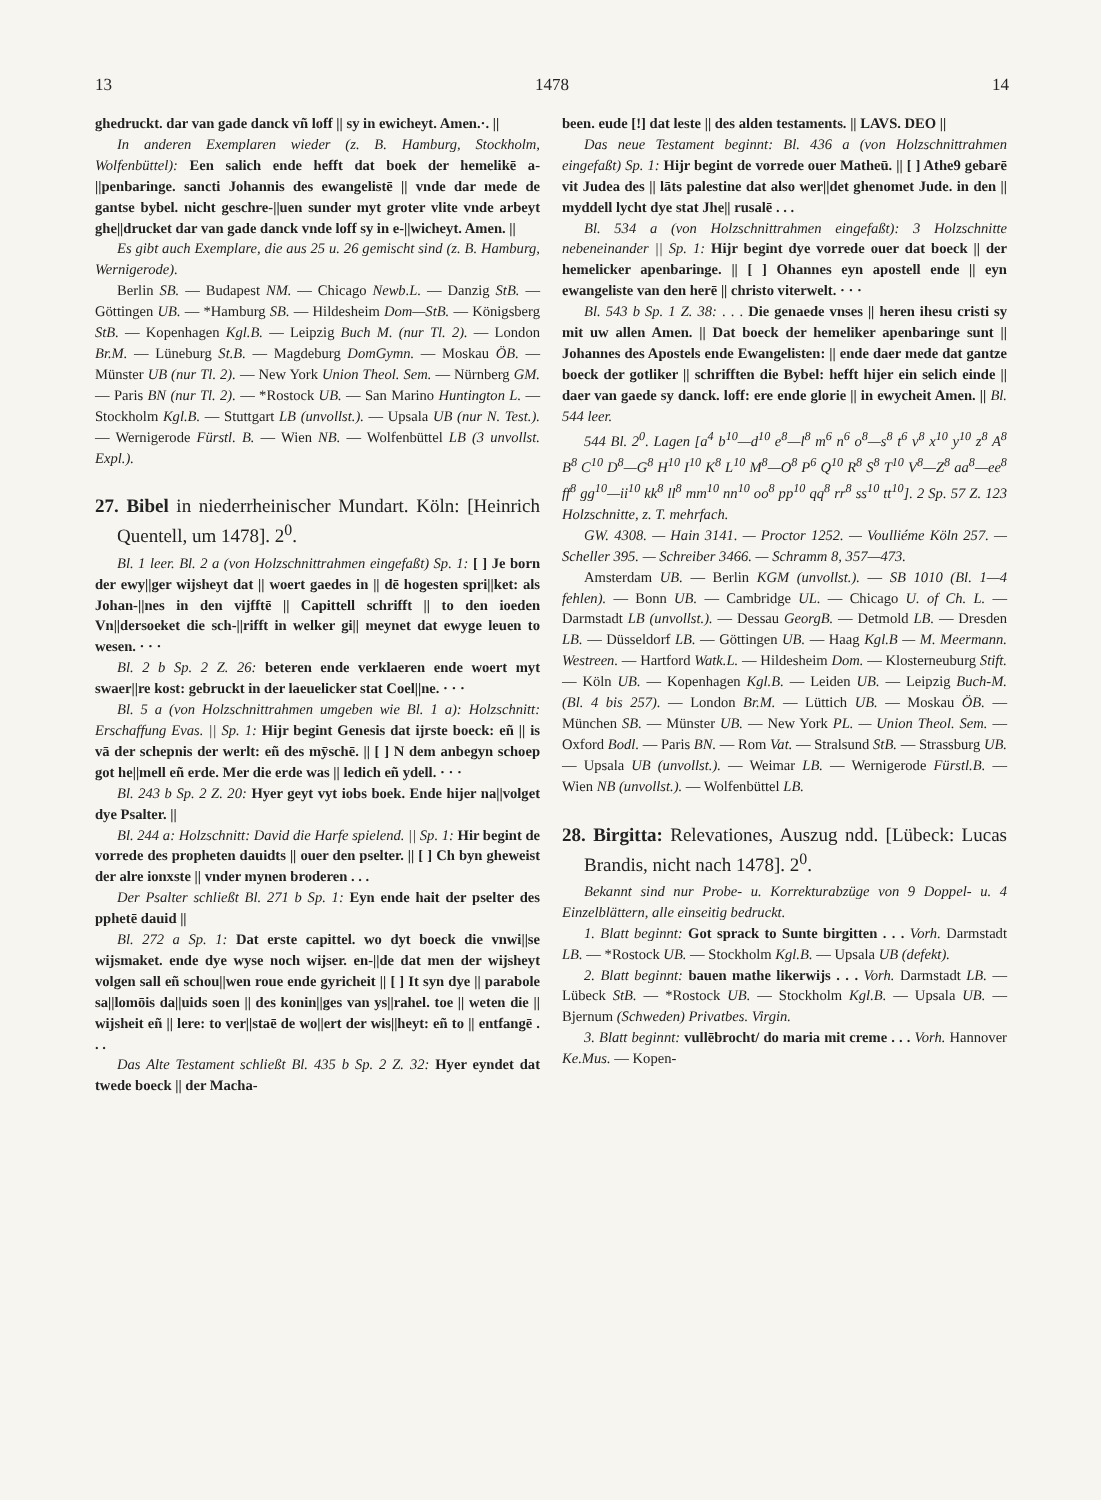13 1478 14
ghedruckt. dar van gade danck vñ loff || sy in ewicheyt. Amen.·. ||
In anderen Exemplaren wieder (z. B. Hamburg, Stockholm, Wolfenbüttel): Een salich ende hefft dat boek der hemelikē a-||penbaringe. sancti Johannis des ewangelistē || vnde dar mede de gantse bybel. nicht geschre-||uen sunder myt groter vlite vnde arbeyt ghe||drucket dar van gade danck vnde loff sy in e-||wicheyt. Amen. ||
Es gibt auch Exemplare, die aus 25 u. 26 gemischt sind (z. B. Hamburg, Wernigerode).
Berlin SB. — Budapest NM. — Chicago Newb.L. — Danzig StB. — Göttingen UB. — *Hamburg SB. — Hildesheim Dom—StB. — Königsberg StB. — Kopenhagen Kgl.B. — Leipzig Buch M. (nur Tl. 2). — London Br.M. — Lüneburg St.B. — Magdeburg DomGymn. — Moskau ÖB. — Münster UB (nur Tl. 2). — New York Union Theol. Sem. — Nürnberg GM. — Paris BN (nur Tl. 2). — *Rostock UB. — San Marino Huntington L. — Stockholm Kgl.B. — Stuttgart LB (unvollst.). — Upsala UB (nur N. Test.). — Wernigerode Fürstl. B. — Wien NB. — Wolfenbüttel LB (3 unvollst. Expl.).
27. Bibel in niederrheinischer Mundart. Köln: [Heinrich Quentell, um 1478]. 2<sup>0</sup>.
Bl. 1 leer. Bl. 2 a (von Holzschnittrahmen eingefaßt) Sp. 1: [ ] Je born der ewy||ger wijsheyt dat || woert gaedes in || dē hogesten spri||ket: als Johan-||nes in den vijfftē || Capittell schrifft || to den ioeden Vn||dersoeket die sch-||rifft in welker gi|| meynet dat ewyge leuen to wesen. · · ·
Bl. 2 b Sp. 2 Z. 26: beteren ende verklaeren ende woert myt swaer||re kost: gebruckt in der laeuelicker stat Coel||ne. · · ·
Bl. 5 a (von Holzschnittrahmen umgeben wie Bl. 1 a): Holzschnitt: Erschaffung Evas. || Sp. 1: Hijr begint Genesis dat ijrste boeck: eñ || is vā der schepnis der werlt: eñ des mȳschē. || [ ] N dem anbegyn schoep got he||mell eñ erde. Mer die erde was || ledich eñ ydell. · · ·
Bl. 243 b Sp. 2 Z. 20: Hyer geyt vyt iobs boek. Ende hijer na||volget dye Psalter. ||
Bl. 244 a: Holzschnitt: David die Harfe spielend. || Sp. 1: Hir begint de vorrede des propheten dauidts || ouer den pselter. || [ ] Ch byn ghewеist der alre ionxste || vnder mynen broderen . . .
Der Psalter schließt Bl. 271 b Sp. 1: Eyn ende hait der pselter des pphetē dauid ||
Bl. 272 a Sp. 1: Dat erste capittel. wo dyt boeck die vnwi||se wijsmaket. ende dye wyse noch wijser. en-||de dat men der wijsheyt volgen sall eñ schou||wen roue ende gyricheit || [ ] It syn dye || parabole sa||lomōis da||uids soen || des konin||ges van ys||rahel. toe || weten die || wijsheit eñ || lere: to ver||staē de wo||ert der wis||heyt: eñ to || entfangē . . .
Das Alte Testament schließt Bl. 435 b Sp. 2 Z. 32: Hyer eyndet dat twede boeck || der Macha-
been. eude [!] dat leste || des alden testaments. || LAVS. DEO ||
Das neue Testament beginnt: Bl. 436 a (von Holzschnittrahmen eingefaßt) Sp. 1: Hijr begint de vorrede ouer Matheū. || [ ] Athe9 gebarē vit Judea des || lāts palestine dat also wer||det ghenomet Jude. in den || myddell lycht dye stat Jhe|| rusalē . . .
Bl. 534 a (von Holzschnittrahmen eingefaßt): 3 Holzschnitte nebeneinander || Sp. 1: Hijr begint dye vorrede ouer dat boeck || der hemelicker apenbaringe. || [ ] Ohannes eyn apostell ende || eyn ewangeliste van den herē || christo viterwelt. · · ·
Bl. 543 b Sp. 1 Z. 38: . . . Die genaede vnses || heren ihesu cristi sy mit uw allen Amen. || Dat boeck der hemeliker apenbaringe sunt || Johannes des Apostels ende Ewangelisten: || ende daer mede dat gantze boeck der gotliker || schrifften die Bybel: hefft hijer ein selich einde || daer van gaede sy danck. loff: ere ende glorie || in ewycheit Amen. || Bl. 544 leer.
544 Bl. 2<sup>0</sup>. Lagen [a<sup>4</sup> b<sup>10</sup>—d<sup>10</sup> e<sup>8</sup>—l<sup>8</sup> m<sup>6</sup> n<sup>6</sup> o<sup>8</sup>—s<sup>8</sup> t<sup>6</sup> v<sup>8</sup> x<sup>10</sup> y<sup>10</sup> z<sup>8</sup> A<sup>8</sup> B<sup>8</sup> C<sup>10</sup> D<sup>8</sup>—G<sup>8</sup> H<sup>10</sup> I<sup>10</sup> K<sup>8</sup> L<sup>10</sup> M<sup>8</sup>—O<sup>8</sup> P<sup>6</sup> Q<sup>10</sup> R<sup>8</sup> S<sup>8</sup> T<sup>10</sup> V<sup>8</sup>—Z<sup>8</sup> aa<sup>8</sup>—ee<sup>8</sup> ff<sup>8</sup> gg<sup>10</sup>—ii<sup>10</sup> kk<sup>8</sup> ll<sup>8</sup> mm<sup>10</sup> nn<sup>10</sup> oo<sup>8</sup> pp<sup>10</sup> qq<sup>8</sup> rr<sup>8</sup> ss<sup>10</sup> tt<sup>10</sup>]. 2 Sp. 57 Z. 123 Holzschnitte, z. T. mehrfach.
GW. 4308. — Hain 3141. — Proctor 1252. — Voulliéme Köln 257. — Scheller 395. — Schreiber 3466. — Schramm 8, 357—473.
Amsterdam UB. — Berlin KGM (unvollst.). — SB 1010 (Bl. 1—4 fehlen). — Bonn UB. — Cambridge UL. — Chicago U. of Ch. L. — Darmstadt LB (unvollst.). — Dessau GeorgB. — Detmold LB. — Dresden LB. — Düsseldorf LB. — Göttingen UB. — Haag Kgl.B — M. Meermann. Westreen. — Hartford Watk.L. — Hildesheim Dom. — Klosterneuburg Stift. — Köln UB. — Kopenhagen Kgl.B. — Leiden UB. — Leipzig Buch-M. (Bl. 4 bis 257). — London Br.M. — Lüttich UB. — Moskau ÖB. — München SB. — Münster UB. — New York PL. — Union Theol. Sem. — Oxford Bodl. — Paris BN. — Rom Vat. — Stralsund StB. — Strassburg UB. — Upsala UB (unvollst.). — Weimar LB. — Wernigerode Fürstl.B. — Wien NB (unvollst.). — Wolfenbüttel LB.
28. Birgitta: Relevationes, Auszug ndd. [Lübeck: Lucas Brandis, nicht nach 1478]. 2<sup>0</sup>.
Bekannt sind nur Probe- u. Korrekturabzüge von 9 Doppel- u. 4 Einzelblättern, alle einseitig bedruckt.
1. Blatt beginnt: Got sprack to Sunte birgitten . . . Vorh. Darmstadt LB. — *Rostock UB. — Stockholm Kgl.B. — Upsala UB (defekt).
2. Blatt beginnt: bauen mathe likerwijs . . . Vorh. Darmstadt LB. — Lübeck StB. — *Rostock UB. — Stockholm Kgl.B. — Upsala UB. — Bjernum (Schweden) Privatbes. Virgin.
3. Blatt beginnt: vullēbrocht/ do maria mit creme . . . Vorh. Hannover Ke.Mus. — Kopen-